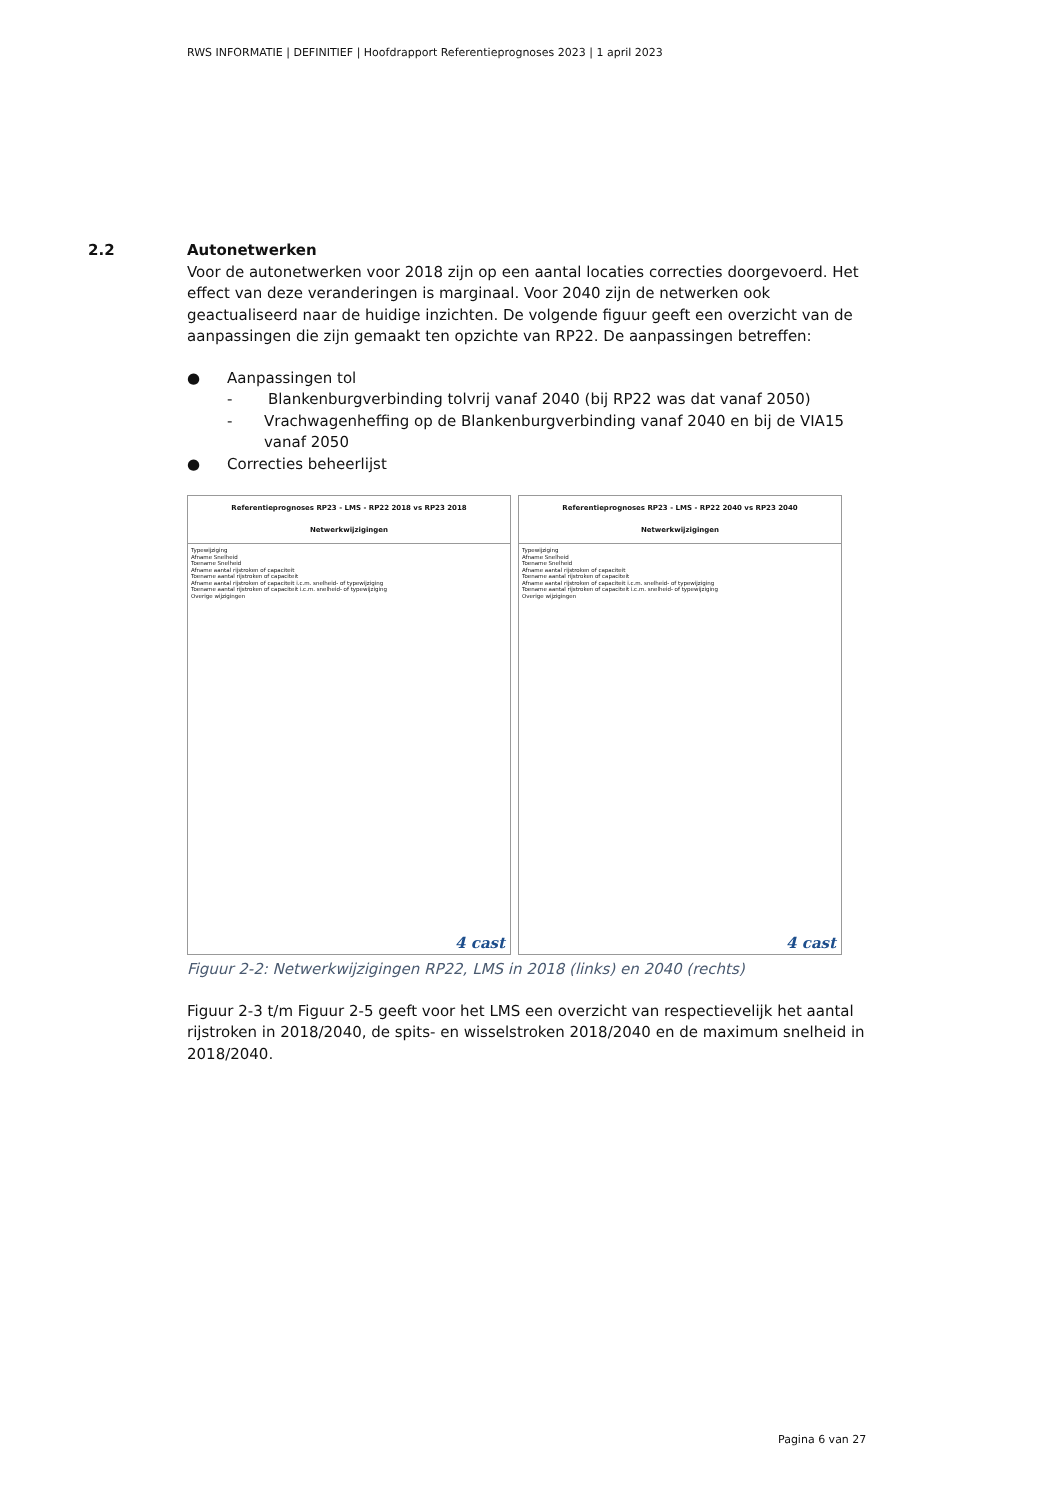RWS INFORMATIE | DEFINITIEF | Hoofdrapport Referentieprognoses 2023 | 1 april 2023
2.2
Autonetwerken
Voor de autonetwerken voor 2018 zijn op een aantal locaties correcties doorgevoerd. Het effect van deze veranderingen is marginaal. Voor 2040 zijn de netwerken ook geactualiseerd naar de huidige inzichten. De volgende figuur geeft een overzicht van de aanpassingen die zijn gemaakt ten opzichte van RP22. De aanpassingen betreffen:
● Aanpassingen tol
- Blankenburgverbinding tolvrij vanaf 2040 (bij RP22 was dat vanaf 2050)
- Vrachwagenheffing op de Blankenburgverbinding vanaf 2040 en bij de VIA15 vanaf 2050
● Correcties beheerlijst
Referentieprognoses RP23 - LMS - RP22 2018 vs RP23 2018
Netwerkwijzigingen
Typewijziging
Afname Snelheid
Toename Snelheid
Afname aantal rijstroken of capaciteit
Toename aantal rijstroken of capaciteit
Afname aantal rijstroken of capaciteit i.c.m. snelheid- of typewijziging
Toename aantal rijstroken of capaciteit i.c.m. snelheid- of typewijziging
Overige wijzigingen
4 cast
Referentieprognoses RP23 - LMS - RP22 2040 vs RP23 2040
Netwerkwijzigingen
Typewijziging
Afname Snelheid
Toename Snelheid
Afname aantal rijstroken of capaciteit
Toename aantal rijstroken of capaciteit
Afname aantal rijstroken of capaciteit i.c.m. snelheid- of typewijziging
Toename aantal rijstroken of capaciteit i.c.m. snelheid- of typewijziging
Overige wijzigingen
4 cast
Figuur 2-2: Netwerkwijzigingen RP22, LMS in 2018 (links) en 2040 (rechts)
Figuur 2-3 t/m Figuur 2-5 geeft voor het LMS een overzicht van respectievelijk het aantal rijstroken in 2018/2040, de spits- en wisselstroken 2018/2040 en de maximum snelheid in 2018/2040.
Pagina 6 van 27